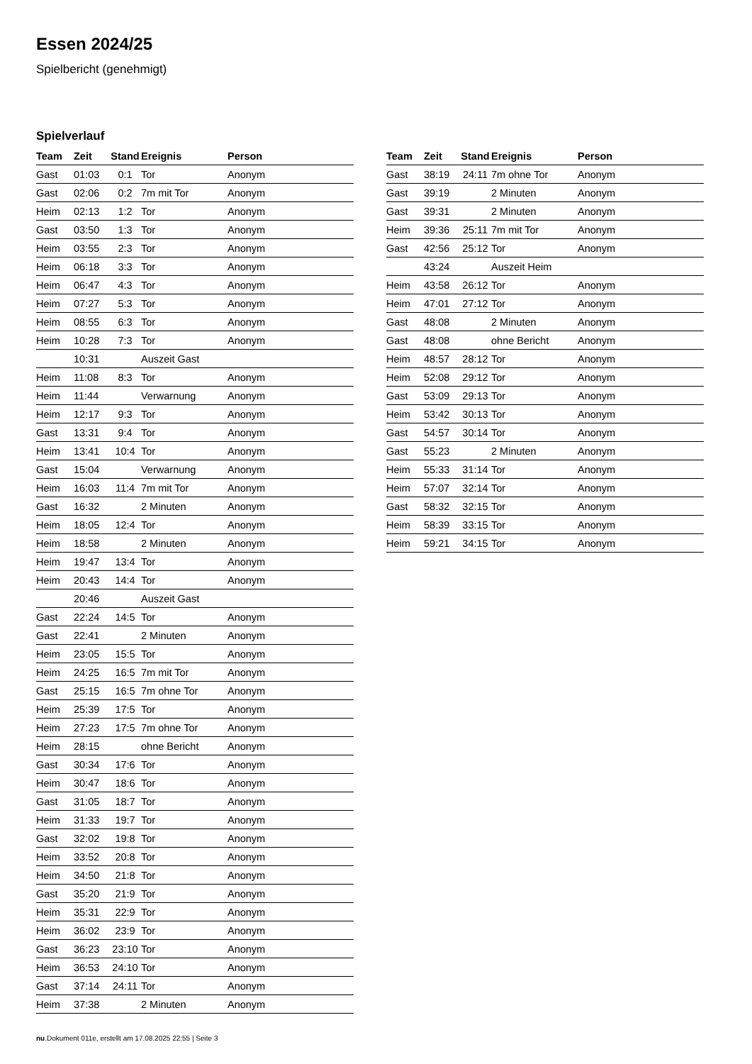Essen 2024/25
Spielbericht (genehmigt)
Spielverlauf
| Team | Zeit | Stand | Ereignis | Person |
| --- | --- | --- | --- | --- |
| Gast | 01:03 | 0:1 | Tor | Anonym |
| Gast | 02:06 | 0:2 | 7m mit Tor | Anonym |
| Heim | 02:13 | 1:2 | Tor | Anonym |
| Gast | 03:50 | 1:3 | Tor | Anonym |
| Heim | 03:55 | 2:3 | Tor | Anonym |
| Heim | 06:18 | 3:3 | Tor | Anonym |
| Heim | 06:47 | 4:3 | Tor | Anonym |
| Heim | 07:27 | 5:3 | Tor | Anonym |
| Heim | 08:55 | 6:3 | Tor | Anonym |
| Heim | 10:28 | 7:3 | Tor | Anonym |
| | 10:31 | | Auszeit Gast | |
| Heim | 11:08 | 8:3 | Tor | Anonym |
| Heim | 11:44 | | Verwarnung | Anonym |
| Heim | 12:17 | 9:3 | Tor | Anonym |
| Gast | 13:31 | 9:4 | Tor | Anonym |
| Heim | 13:41 | 10:4 | Tor | Anonym |
| Gast | 15:04 | | Verwarnung | Anonym |
| Heim | 16:03 | 11:4 | 7m mit Tor | Anonym |
| Gast | 16:32 | | 2 Minuten | Anonym |
| Heim | 18:05 | 12:4 | Tor | Anonym |
| Heim | 18:58 | | 2 Minuten | Anonym |
| Heim | 19:47 | 13:4 | Tor | Anonym |
| Heim | 20:43 | 14:4 | Tor | Anonym |
| | 20:46 | | Auszeit Gast | |
| Gast | 22:24 | 14:5 | Tor | Anonym |
| Gast | 22:41 | | 2 Minuten | Anonym |
| Heim | 23:05 | 15:5 | Tor | Anonym |
| Heim | 24:25 | 16:5 | 7m mit Tor | Anonym |
| Gast | 25:15 | 16:5 | 7m ohne Tor | Anonym |
| Heim | 25:39 | 17:5 | Tor | Anonym |
| Heim | 27:23 | 17:5 | 7m ohne Tor | Anonym |
| Heim | 28:15 | | ohne Bericht | Anonym |
| Gast | 30:34 | 17:6 | Tor | Anonym |
| Heim | 30:47 | 18:6 | Tor | Anonym |
| Gast | 31:05 | 18:7 | Tor | Anonym |
| Heim | 31:33 | 19:7 | Tor | Anonym |
| Gast | 32:02 | 19:8 | Tor | Anonym |
| Heim | 33:52 | 20:8 | Tor | Anonym |
| Heim | 34:50 | 21:8 | Tor | Anonym |
| Gast | 35:20 | 21:9 | Tor | Anonym |
| Heim | 35:31 | 22:9 | Tor | Anonym |
| Heim | 36:02 | 23:9 | Tor | Anonym |
| Gast | 36:23 | 23:10 | Tor | Anonym |
| Heim | 36:53 | 24:10 | Tor | Anonym |
| Gast | 37:14 | 24:11 | Tor | Anonym |
| Heim | 37:38 | | 2 Minuten | Anonym |
| Team | Zeit | Stand | Ereignis | Person |
| --- | --- | --- | --- | --- |
| Gast | 38:19 | 24:11 | 7m ohne Tor | Anonym |
| Gast | 39:19 | | 2 Minuten | Anonym |
| Gast | 39:31 | | 2 Minuten | Anonym |
| Heim | 39:36 | 25:11 | 7m mit Tor | Anonym |
| Gast | 42:56 | 25:12 | Tor | Anonym |
| | 43:24 | | Auszeit Heim | |
| Heim | 43:58 | 26:12 | Tor | Anonym |
| Heim | 47:01 | 27:12 | Tor | Anonym |
| Gast | 48:08 | | 2 Minuten | Anonym |
| Gast | 48:08 | | ohne Bericht | Anonym |
| Heim | 48:57 | 28:12 | Tor | Anonym |
| Heim | 52:08 | 29:12 | Tor | Anonym |
| Gast | 53:09 | 29:13 | Tor | Anonym |
| Heim | 53:42 | 30:13 | Tor | Anonym |
| Gast | 54:57 | 30:14 | Tor | Anonym |
| Gast | 55:23 | | 2 Minuten | Anonym |
| Heim | 55:33 | 31:14 | Tor | Anonym |
| Heim | 57:07 | 32:14 | Tor | Anonym |
| Gast | 58:32 | 32:15 | Tor | Anonym |
| Heim | 58:39 | 33:15 | Tor | Anonym |
| Heim | 59:21 | 34:15 | Tor | Anonym |
nu.Dokument 011e, erstellt am 17.08.2025 22:55 | Seite 3